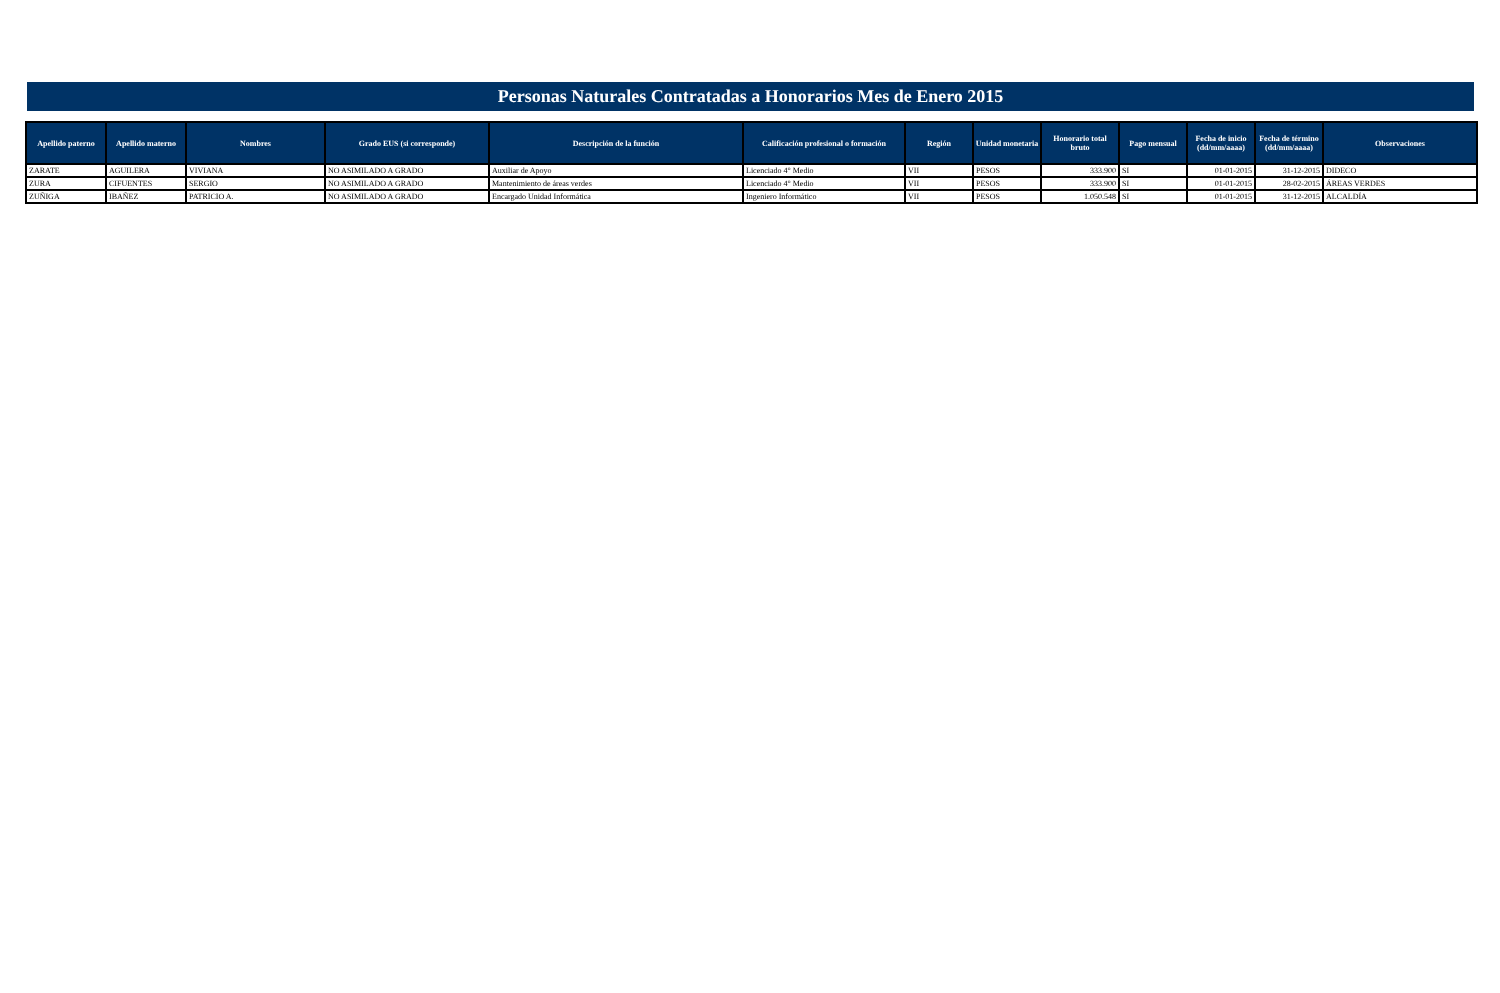Personas Naturales Contratadas a Honorarios Mes de Enero 2015
| Apellido paterno | Apellido materno | Nombres | Grado EUS (si corresponde) | Descripción de la función | Calificación profesional o formación | Región | Unidad monetaria | Honorario total bruto | Pago mensual | Fecha de inicio (dd/mm/aaaa) | Fecha de término (dd/mm/aaaa) | Observaciones |
| --- | --- | --- | --- | --- | --- | --- | --- | --- | --- | --- | --- | --- |
| ZARATE | AGUILERA | VIVIANA | NO ASIMILADO A GRADO | Auxiliar de Apoyo | Licenciado 4° Medio | VII | PESOS | 333.900 | SI | 01-01-2015 | 31-12-2015 | DIDECO |
| ZURA | CIFUENTES | SERGIO | NO ASIMILADO A GRADO | Mantenimiento de áreas verdes | Licenciado 4° Medio | VII | PESOS | 333.900 | SI | 01-01-2015 | 28-02-2015 | ÁREAS VERDES |
| ZUÑIGA | IBAÑEZ | PATRICIO A. | NO ASIMILADO A GRADO | Encargado Unidad Informática | Ingeniero Informático | VII | PESOS | 1.050.548 | SI | 01-01-2015 | 31-12-2015 | ALCALDÍA |